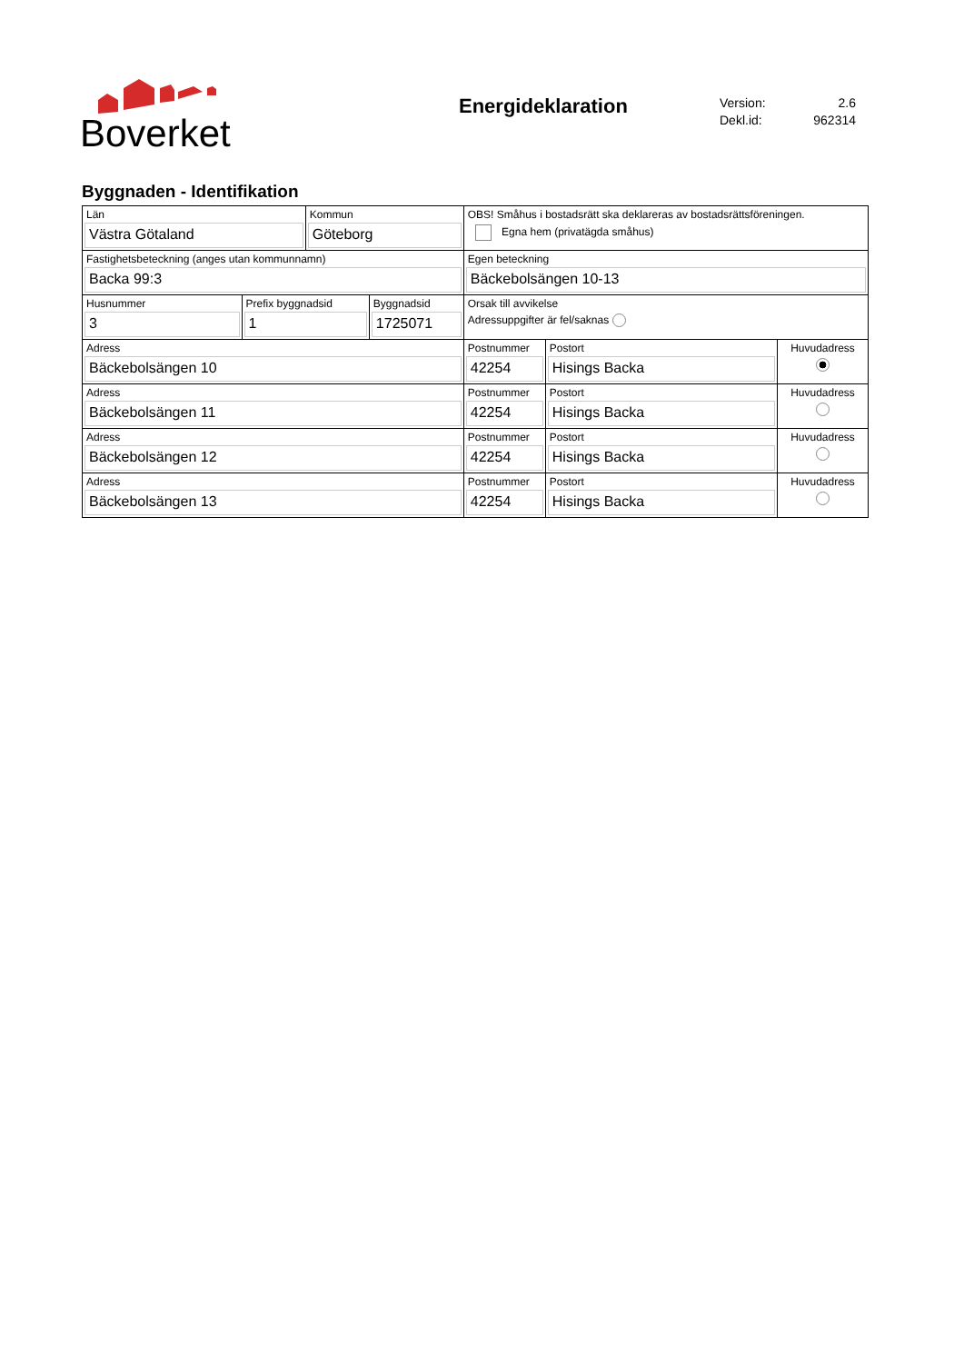Boverket
Energideklaration
Version: 2.6
Dekl.id: 962314
Byggnaden - Identifikation
| Län Västra Götaland | | Kommun Göteborg | | OBS! Småhus i bostadsrätt ska deklareras av bostadsrättsföreningen. Egna hem (privatägda småhus) | | |
| Fastighetsbeteckning (anges utan kommunnamn) Backa 99:3 | | | | Egen beteckning Bäckebolsängen 10-13 | | |
| Husnummer 3 | Prefix byggnadsid 1 | | Byggnadsid 1725071 | Orsak till avvikelse Adressuppgifter är fel/saknas | | |
| Adress Bäckebolsängen 10 | | | | Postnummer 42254 | Postort Hisings Backa | Huvudadress |
| Adress Bäckebolsängen 11 | | | | Postnummer 42254 | Postort Hisings Backa | Huvudadress |
| Adress Bäckebolsängen 12 | | | | Postnummer 42254 | Postort Hisings Backa | Huvudadress |
| Adress Bäckebolsängen 13 | | | | Postnummer 42254 | Postort Hisings Backa | Huvudadress |